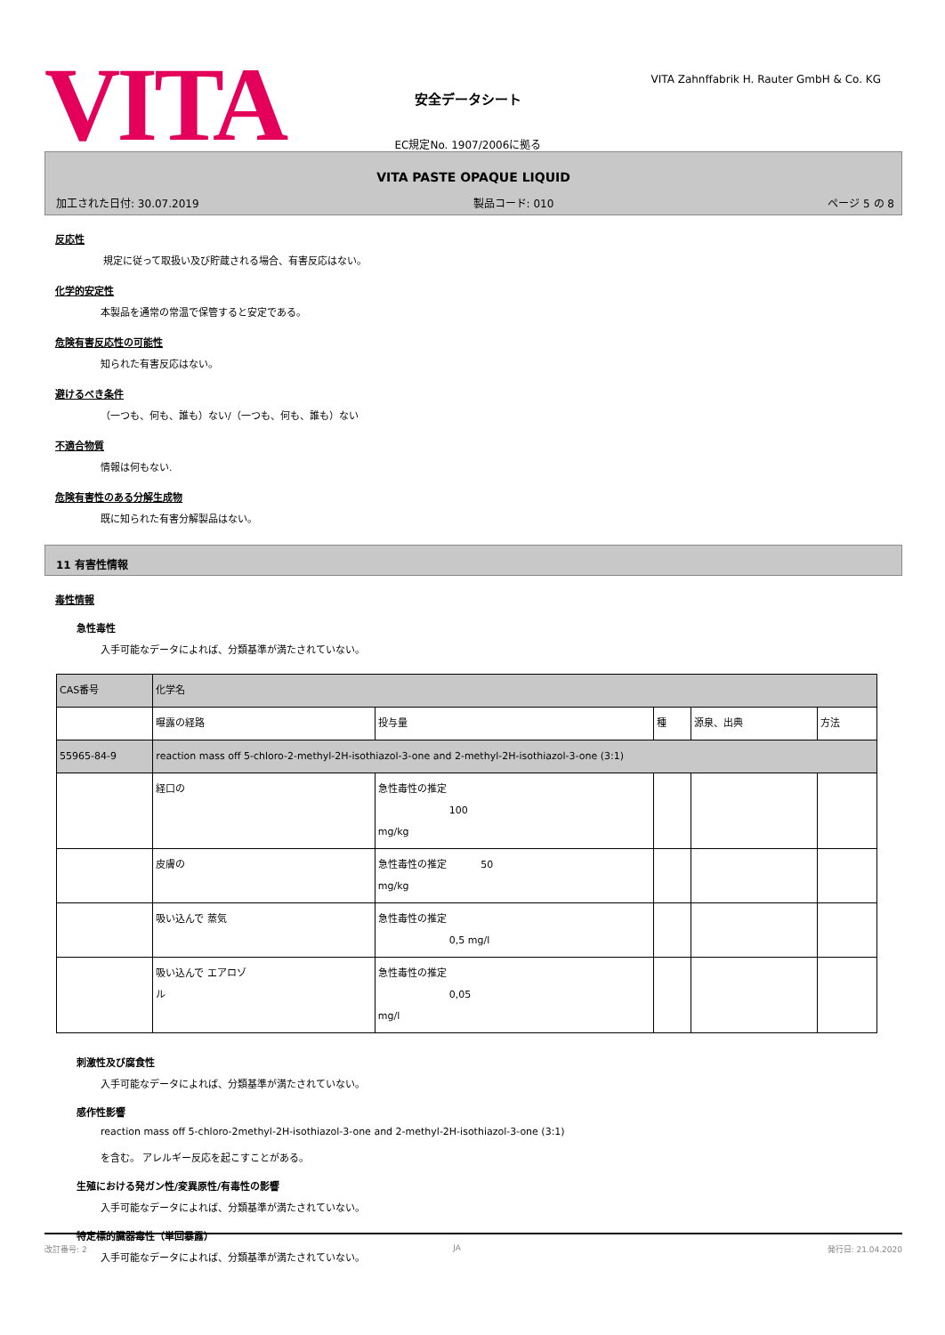VITA
安全データシート
EC規定No. 1907/2006に拠る
VITA Zahnffabrik H. Rauter GmbH & Co. KG
VITA PASTE OPAQUE LIQUID
加工された日付: 30.07.2019 製品コード: 010 ページ 5 の 8
反応性
規定に従って取扱い及び貯蔵される場合、有害反応はない。
化学的安定性
本製品を通常の常温で保管すると安定である。
危険有害反応性の可能性
知られた有害反応はない。
避けるべき条件
（一つも、何も、誰も）ない/（一つも、何も、誰も）ない
不適合物質
情報は何もない.
危険有害性のある分解生成物
既に知られた有害分解製品はない。
11 有害性情報
毒性情報
急性毒性
入手可能なデータによれば、分類基準が満たされていない。
| CAS番号 | 化学名 | | | | |
| --- | --- | --- | --- | --- | --- |
| | 曝露の経路 | 投与量 | 種 | 源泉、出典 | 方法 |
| 55965-84-9 | reaction mass off 5-chloro-2-methyl-2H-isothiazol-3-one and 2-methyl-2H-isothiazol-3-one (3:1) | | | | |
| | 経口の | 急性毒性の推定 100 mg/kg | | | |
| | 皮膚の | 急性毒性の推定 50 mg/kg | | | |
| | 吸い込んで 蒸気 | 急性毒性の推定 0,5 mg/l | | | |
| | 吸い込んで エアロゾ ル | 急性毒性の推定 0,05 mg/l | | | |
刺激性及び腐食性
入手可能なデータによれば、分類基準が満たされていない。
感作性影響
reaction mass off 5-chloro-2methyl-2H-isothiazol-3-one and 2-methyl-2H-isothiazol-3-one (3:1)
を含む。 アレルギー反応を起こすことがある。
生殖における発ガン性/変異原性/有毒性の影響
入手可能なデータによれば、分類基準が満たされていない。
特定標的臓器毒性（単回暴露）
入手可能なデータによれば、分類基準が満たされていない。
改訂番号: 2 JA 発行日: 21.04.2020